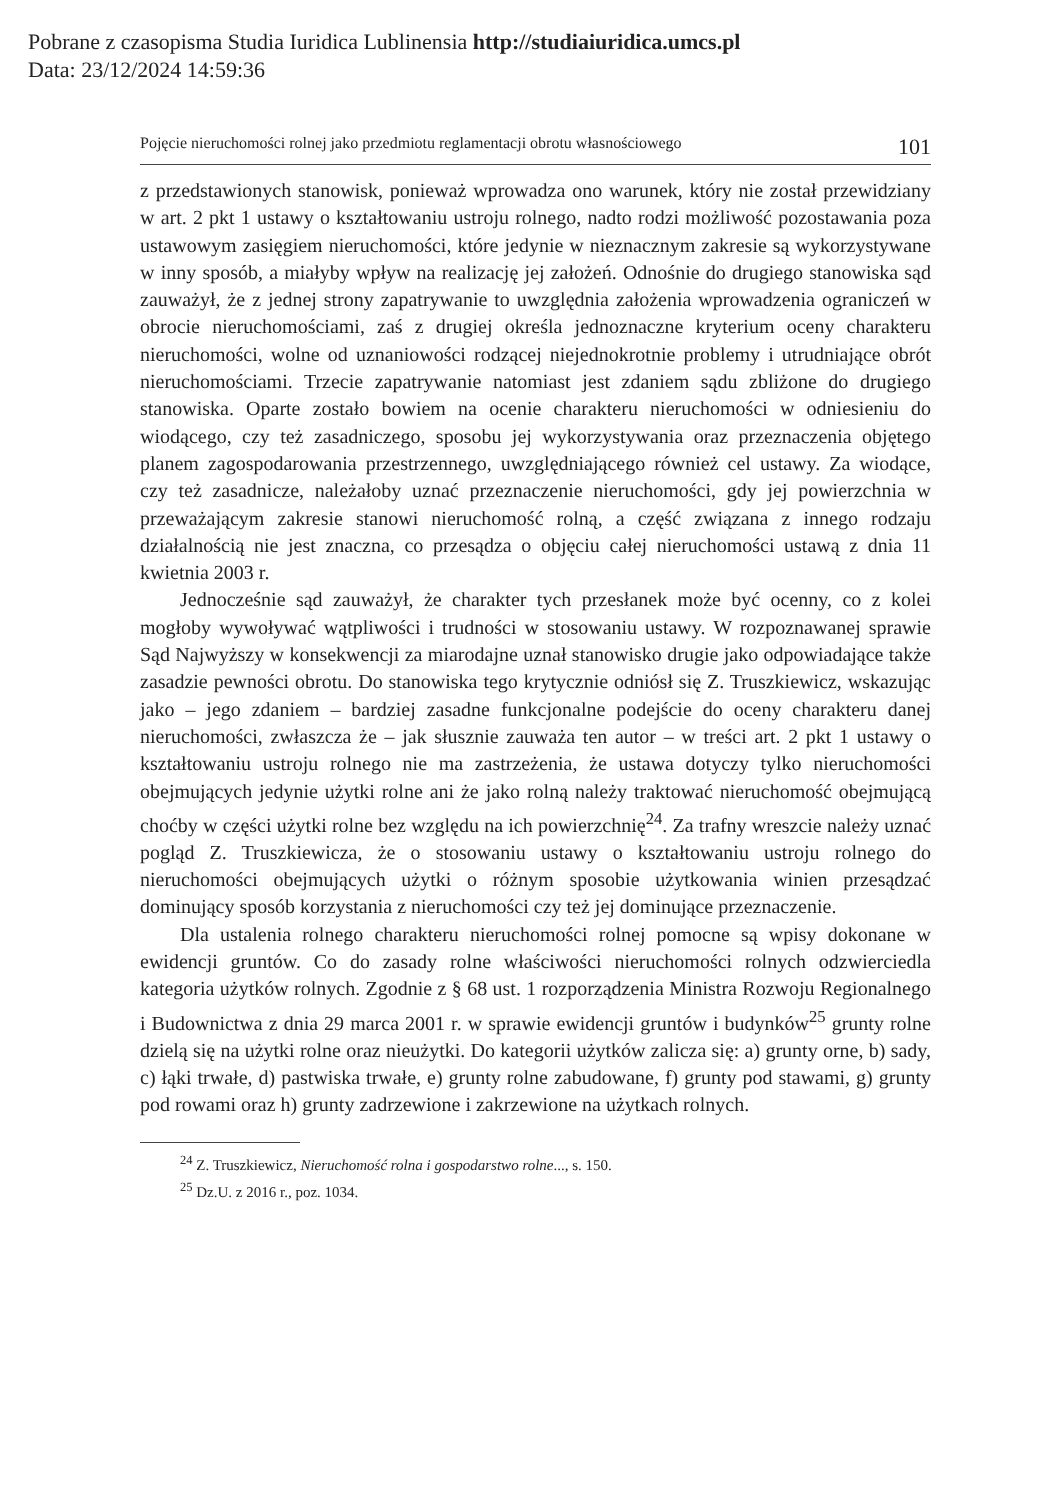Pobrane z czasopisma Studia Iuridica Lublinensia http://studiaiuridica.umcs.pl
Data: 23/12/2024 14:59:36
Pojęcie nieruchomości rolnej jako przedmiotu reglamentacji obrotu własnościowego 101
z przedstawionych stanowisk, ponieważ wprowadza ono warunek, który nie został przewidziany w art. 2 pkt 1 ustawy o kształtowaniu ustroju rolnego, nadto rodzi możliwość pozostawania poza ustawowym zasięgiem nieruchomości, które jedynie w nieznacznym zakresie są wykorzystywane w inny sposób, a miałyby wpływ na realizację jej założeń. Odnośnie do drugiego stanowiska sąd zauważył, że z jednej strony zapatrywanie to uwzględnia założenia wprowadzenia ograniczeń w obrocie nieruchomościami, zaś z drugiej określa jednoznaczne kryterium oceny charakteru nieruchomości, wolne od uznaniowości rodzącej niejednokrotnie problemy i utrudniające obrót nieruchomościami. Trzecie zapatrywanie natomiast jest zdaniem sądu zbliżone do drugiego stanowiska. Oparte zostało bowiem na ocenie charakteru nieruchomości w odniesieniu do wiodącego, czy też zasadniczego, sposobu jej wykorzystywania oraz przeznaczenia objętego planem zagospodarowania przestrzennego, uwzględniającego również cel ustawy. Za wiodące, czy też zasadnicze, należałoby uznać przeznaczenie nieruchomości, gdy jej powierzchnia w przeważającym zakresie stanowi nieruchomość rolną, a część związana z innego rodzaju działalnością nie jest znaczna, co przesądza o objęciu całej nieruchomości ustawą z dnia 11 kwietnia 2003 r.
Jednocześnie sąd zauważył, że charakter tych przesłanek może być ocenny, co z kolei mogłoby wywoływać wątpliwości i trudności w stosowaniu ustawy. W rozpoznawanej sprawie Sąd Najwyższy w konsekwencji za miarodajne uznał stanowisko drugie jako odpowiadające także zasadzie pewności obrotu. Do stanowiska tego krytycznie odniósł się Z. Truszkiewicz, wskazując jako – jego zdaniem – bardziej zasadne funkcjonalne podejście do oceny charakteru danej nieruchomości, zwłaszcza że – jak słusznie zauważa ten autor – w treści art. 2 pkt 1 ustawy o kształtowaniu ustroju rolnego nie ma zastrzeżenia, że ustawa dotyczy tylko nieruchomości obejmujących jedynie użytki rolne ani że jako rolną należy traktować nieruchomość obejmującą choćby w części użytki rolne bez względu na ich powierzchnię<sup>24</sup>. Za trafny wreszcie należy uznać pogląd Z. Truszkiewicza, że o stosowaniu ustawy o kształtowaniu ustroju rolnego do nieruchomości obejmujących użytki o różnym sposobie użytkowania winien przesądzać dominujący sposób korzystania z nieruchomości czy też jej dominujące przeznaczenie.
Dla ustalenia rolnego charakteru nieruchomości rolnej pomocne są wpisy dokonane w ewidencji gruntów. Co do zasady rolne właściwości nieruchomości rolnych odzwierciedla kategoria użytków rolnych. Zgodnie z § 68 ust. 1 rozporządzenia Ministra Rozwoju Regionalnego i Budownictwa z dnia 29 marca 2001 r. w sprawie ewidencji gruntów i budynków<sup>25</sup> grunty rolne dzielą się na użytki rolne oraz nieużytki. Do kategorii użytków zalicza się: a) grunty orne, b) sady, c) łąki trwałe, d) pastwiska trwałe, e) grunty rolne zabudowane, f) grunty pod stawami, g) grunty pod rowami oraz h) grunty zadrzewione i zakrzewione na użytkach rolnych.
<sup>24</sup> Z. Truszkiewicz, Nieruchomość rolna i gospodarstwo rolne..., s. 150.
<sup>25</sup> Dz.U. z 2016 r., poz. 1034.